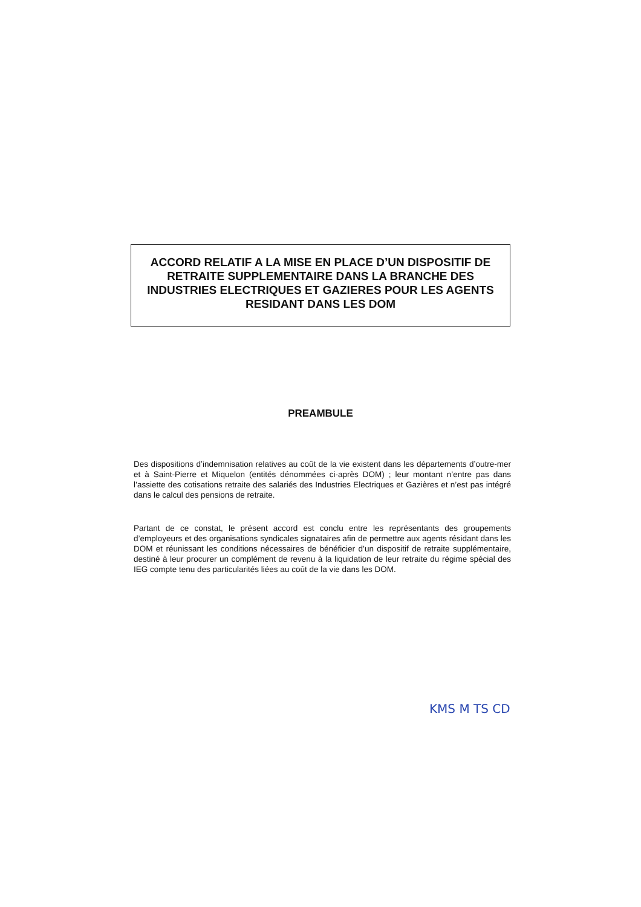ACCORD RELATIF A LA MISE EN PLACE D’UN DISPOSITIF DE RETRAITE SUPPLEMENTAIRE DANS LA BRANCHE DES INDUSTRIES ELECTRIQUES ET GAZIERES POUR LES AGENTS RESIDANT DANS LES DOM
PREAMBULE
Des dispositions d’indemnisation relatives au coût de la vie existent dans les départements d’outre-mer et à Saint-Pierre et Miquelon (entités dénommées ci-après DOM) ; leur montant n’entre pas dans l’assiette des cotisations retraite des salariés des Industries Electriques et Gazières et n’est pas intégré dans le calcul des pensions de retraite.
Partant de ce constat, le présent accord est conclu entre les représentants des groupements d’employeurs et des organisations syndicales signataires afin de permettre aux agents résidant dans les DOM et réunissant les conditions nécessaires de bénéficier d’un dispositif de retraite supplémentaire, destiné à leur procurer un complément de revenu à la liquidation de leur retraite du régime spécial des IEG compte tenu des particularités liées au coût de la vie dans les DOM.
KMS M TS CD